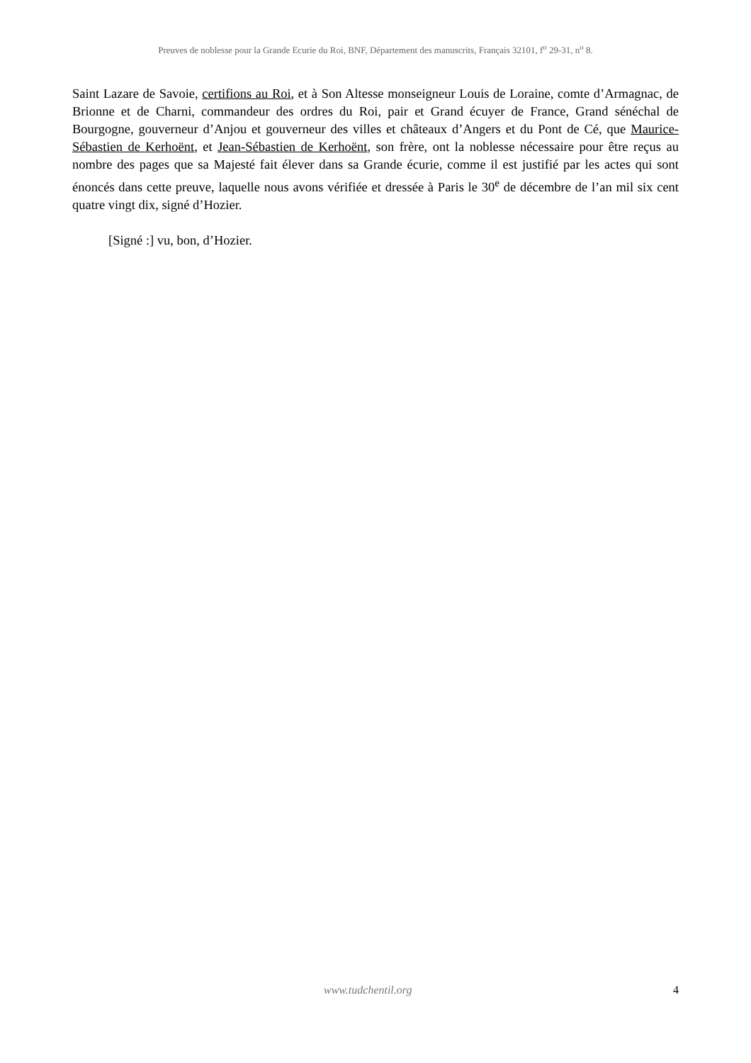Preuves de noblesse pour la Grande Ecurie du Roi, BNF, Département des manuscrits, Français 32101, f<sup>o</sup> 29-31, n<sup>o</sup> 8.
Saint Lazare de Savoie, certifions au Roi, et à Son Altesse monseigneur Louis de Loraine, comte d’Armagnac, de Brionne et de Charni, commandeur des ordres du Roi, pair et Grand écuyer de France, Grand sénéchal de Bourgogne, gouverneur d’Anjou et gouverneur des villes et châteaux d’Angers et du Pont de Cé, que Maurice-Sébastien de Kerhoënt, et Jean-Sébastien de Kerhoënt, son frère, ont la noblesse nécessaire pour être reçus au nombre des pages que sa Majesté fait élever dans sa Grande écurie, comme il est justifié par les actes qui sont énoncés dans cette preuve, laquelle nous avons vérifiée et dressée à Paris le 30<sup>e</sup> de décembre de l’an mil six cent quatre vingt dix, signé d’Hozier.
[Signé :] vu, bon, d’Hozier.
www.tudchentil.org 4